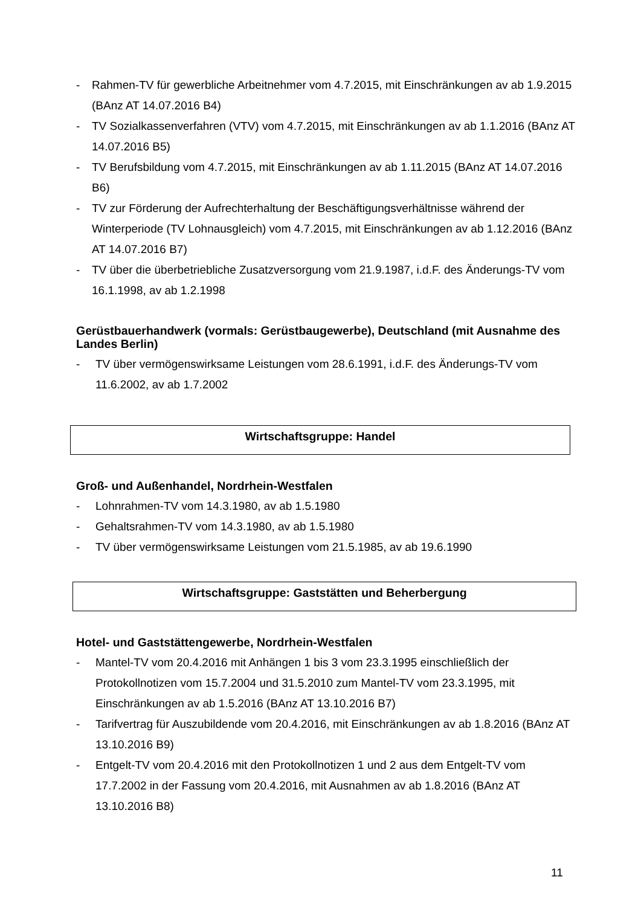- Rahmen-TV für gewerbliche Arbeitnehmer vom 4.7.2015, mit Einschränkungen av ab 1.9.2015 (BAnz AT 14.07.2016 B4)
- TV Sozialkassenverfahren (VTV) vom 4.7.2015, mit Einschränkungen av ab 1.1.2016 (BAnz AT 14.07.2016 B5)
- TV Berufsbildung vom 4.7.2015, mit Einschränkungen av ab 1.11.2015 (BAnz AT 14.07.2016 B6)
- TV zur Förderung der Aufrechterhaltung der Beschäftigungsverhältnisse während der Winterperiode (TV Lohnausgleich) vom 4.7.2015, mit Einschränkungen av ab 1.12.2016 (BAnz AT 14.07.2016 B7)
- TV über die überbetriebliche Zusatzversorgung vom 21.9.1987, i.d.F. des Änderungs-TV vom 16.1.1998, av ab 1.2.1998
Gerüstbauerhandwerk (vormals: Gerüstbaugewerbe), Deutschland (mit Ausnahme des Landes Berlin)
- TV über vermögenswirksame Leistungen vom 28.6.1991, i.d.F. des Änderungs-TV vom 11.6.2002, av ab 1.7.2002
Wirtschaftsgruppe: Handel
Groß- und Außenhandel, Nordrhein-Westfalen
- Lohnrahmen-TV vom 14.3.1980, av ab 1.5.1980
- Gehaltsrahmen-TV vom 14.3.1980, av ab 1.5.1980
- TV über vermögenswirksame Leistungen vom 21.5.1985, av ab 19.6.1990
Wirtschaftsgruppe: Gaststätten und Beherbergung
Hotel- und Gaststättengewerbe, Nordrhein-Westfalen
- Mantel-TV vom 20.4.2016 mit Anhängen 1 bis 3 vom 23.3.1995 einschließlich der Protokollnotizen vom 15.7.2004 und 31.5.2010 zum Mantel-TV vom 23.3.1995, mit Einschränkungen av ab 1.5.2016 (BAnz AT 13.10.2016 B7)
- Tarifvertrag für Auszubildende vom 20.4.2016, mit Einschränkungen av ab 1.8.2016 (BAnz AT 13.10.2016 B9)
- Entgelt-TV vom 20.4.2016 mit den Protokollnotizen 1 und 2 aus dem Entgelt-TV vom 17.7.2002 in der Fassung vom 20.4.2016, mit Ausnahmen av ab 1.8.2016 (BAnz AT 13.10.2016 B8)
11